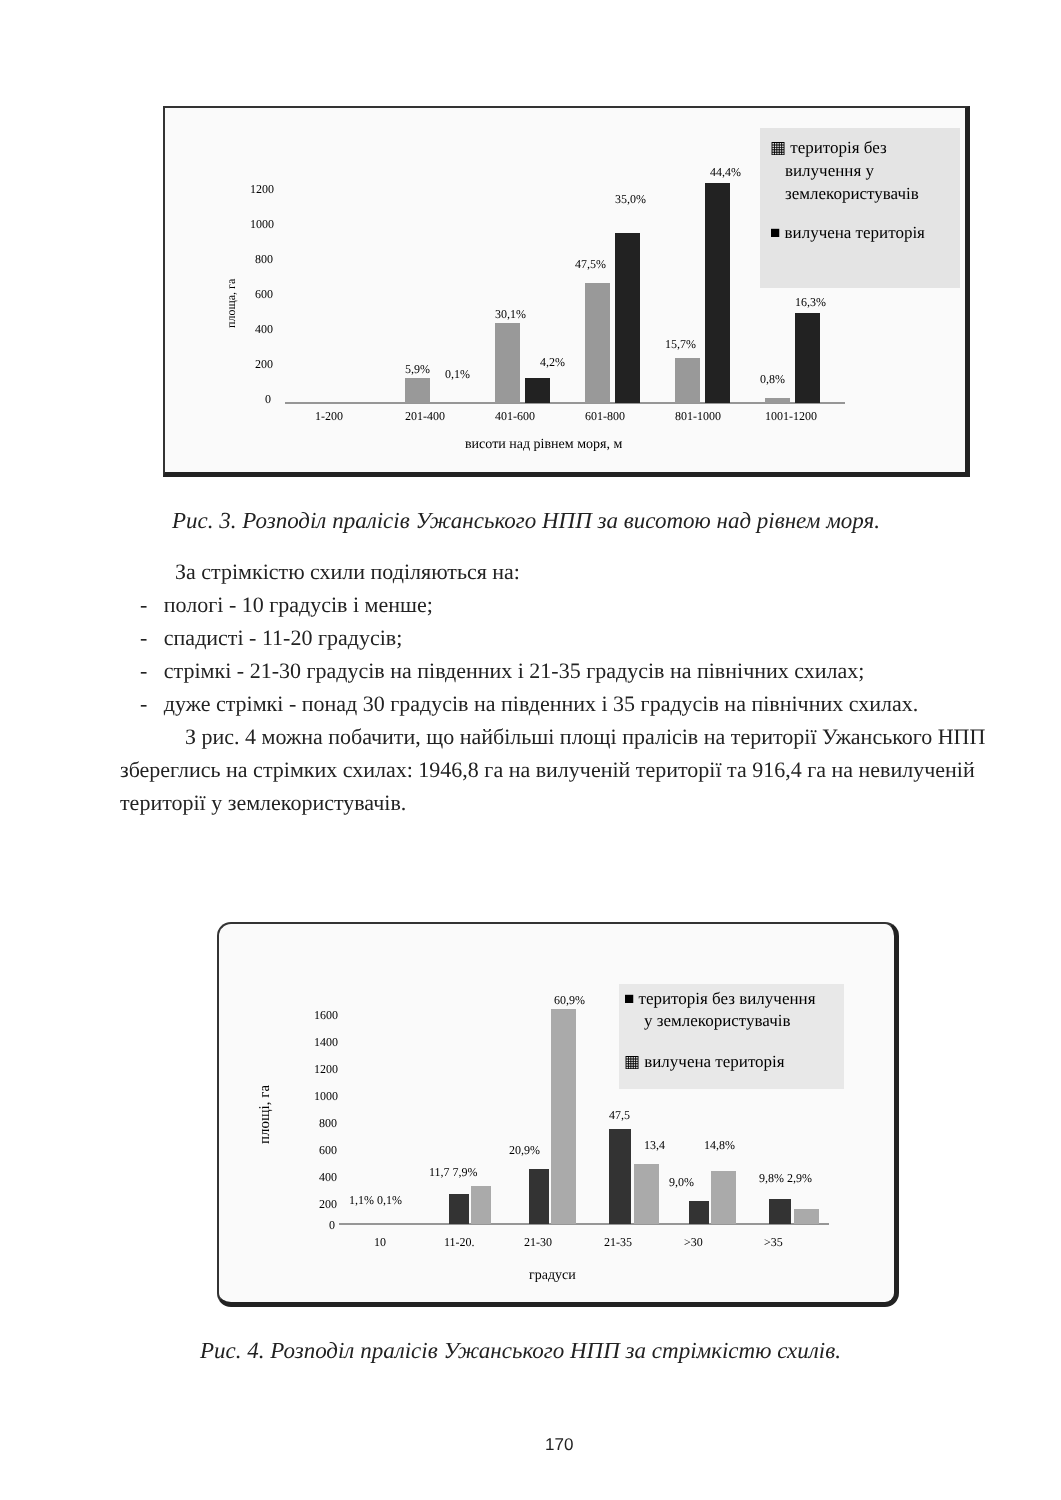1200
1000
800
600
400
200
0
площа, га
5,9%
0,1%
30,1%
4,2%
47,5%
35,0%
15,7%
44,4%
0,8%
16,3%
1-200
201-400
401-600
601-800
801-1000
1001-1200
висоти над рівнем моря, м
▦ територія без
вилучення у
землекористувачів
■ вилучена територія
Рис. 3. Розподіл пралісів Ужанського НПП за висотою над рівнем моря.
За стрімкістю схили поділяються на:
- пологі - 10 градусів і менше;
- спадисті - 11-20 градусів;
- стрімкі - 21-30 градусів на південних і 21-35 градусів на північних схилах;
- дуже стрімкі - понад 30 градусів на південних і 35 градусів на північних схилах.
З рис. 4 можна побачити, що найбільші площі пралісів на території Ужанського НПП збереглись на стрімких схилах: 1946,8 га на вилученій території та 916,4 га на невилученій території у землекористувачів.
1600
1400
1200
1000
800
600
400
200
0
площі, га
1,1% 0,1%
11,7 7,9%
20,9%
60,9%
47,5
13,4
9,0%
14,8%
9,8% 2,9%
10
11-20.
21-30
21-35
>30
>35
градуси
■ територія без вилучення
у землекористувачів
▦ вилучена територія
Рис. 4. Розподіл пралісів Ужанського НПП за стрімкістю схилів.
170